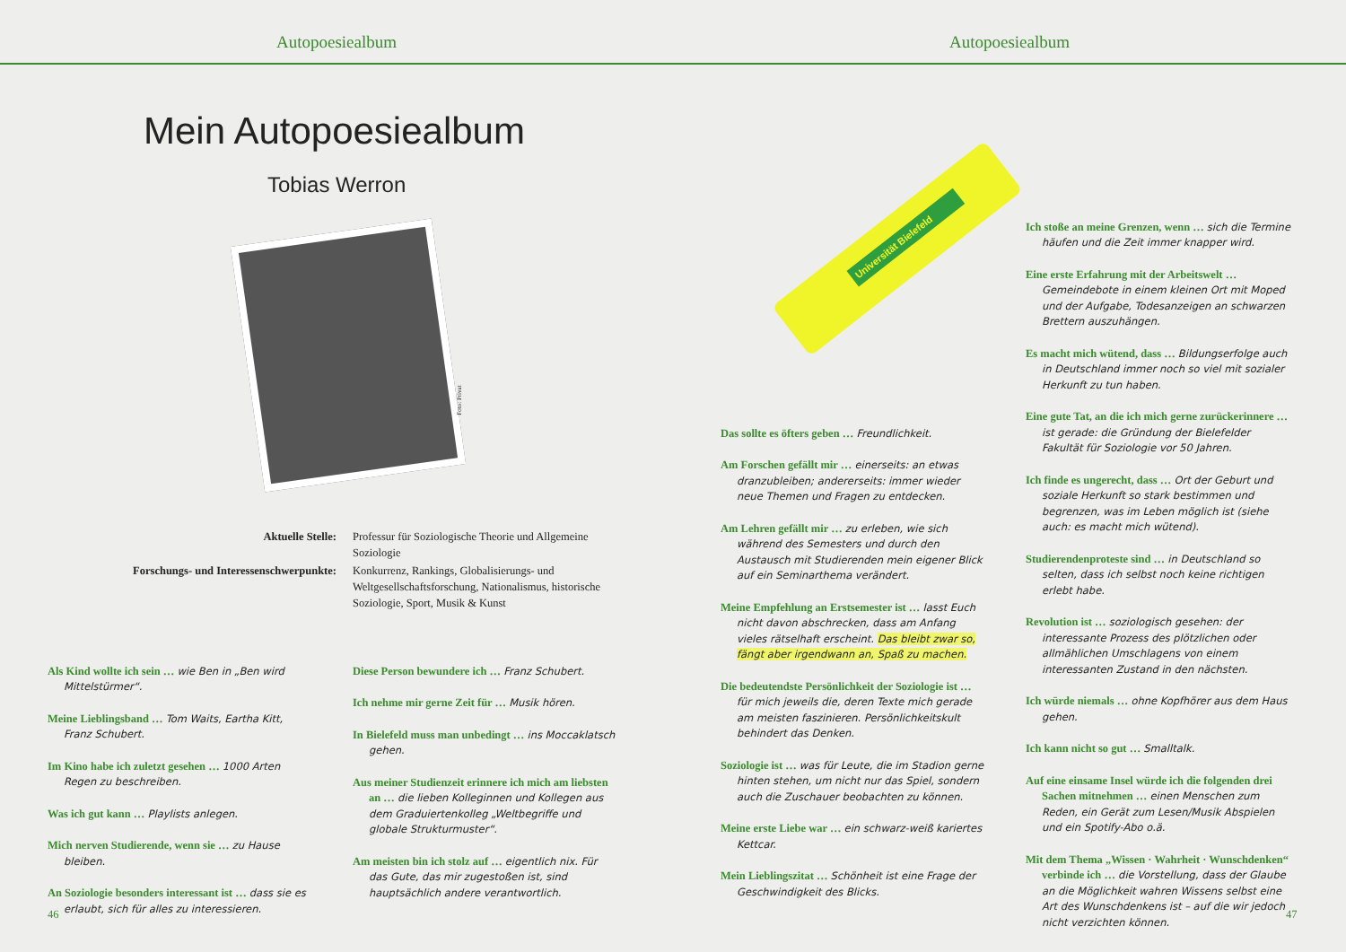Autopoesiealbum Autopoesiealbum
Mein Autopoesiealbum
Tobias Werron
Foto: Privat
Aktuelle Stelle:
Professur für Soziologische Theorie und Allgemeine Soziologie
Forschungs- und Interessenschwerpunkte:
Konkurrenz, Rankings, Globalisierungs- und Weltgesellschaftsforschung, Nationalismus, historische Soziologie, Sport, Musik & Kunst
Als Kind wollte ich sein … wie Ben in „Ben wird Mittelstürmer“.
Meine Lieblingsband … Tom Waits, Eartha Kitt, Franz Schubert.
Im Kino habe ich zuletzt gesehen … 1000 Arten Regen zu beschreiben.
Was ich gut kann … Playlists anlegen.
Mich nerven Studierende, wenn sie … zu Hause bleiben.
An Soziologie besonders interessant ist … dass sie es erlaubt, sich für alles zu interessieren.
Diese Person bewundere ich … Franz Schubert.
Ich nehme mir gerne Zeit für … Musik hören.
In Bielefeld muss man unbedingt … ins Moccaklatsch gehen.
Aus meiner Studienzeit erinnere ich mich am liebsten an … die lieben Kolleginnen und Kollegen aus dem Graduiertenkolleg „Weltbegriffe und globale Strukturmuster“.
Am meisten bin ich stolz auf … eigentlich nix. Für das Gute, das mir zugestoßen ist, sind hauptsächlich andere verantwortlich.
46
Universität Bielefeld
Das sollte es öfters geben … Freundlichkeit.
Am Forschen gefällt mir … einerseits: an etwas dranzubleiben; andererseits: immer wieder neue Themen und Fragen zu entdecken.
Am Lehren gefällt mir … zu erleben, wie sich während des Semesters und durch den Austausch mit Studierenden mein eigener Blick auf ein Seminarthema verändert.
Meine Empfehlung an Erstsemester ist … lasst Euch nicht davon abschrecken, dass am Anfang vieles rätselhaft erscheint. Das bleibt zwar so, fängt aber irgendwann an, Spaß zu machen.
Die bedeutendste Persönlichkeit der Soziologie ist … für mich jeweils die, deren Texte mich gerade am meisten faszinieren. Persönlichkeitskult behindert das Denken.
Soziologie ist … was für Leute, die im Stadion gerne hinten stehen, um nicht nur das Spiel, sondern auch die Zuschauer beobachten zu können.
Meine erste Liebe war … ein schwarz-weiß kariertes Kettcar.
Mein Lieblingszitat … Schönheit ist eine Frage der Geschwindigkeit des Blicks.
Ich stoße an meine Grenzen, wenn … sich die Termine häufen und die Zeit immer knapper wird.
Eine erste Erfahrung mit der Arbeitswelt … Gemeindebote in einem kleinen Ort mit Moped und der Aufgabe, Todesanzeigen an schwarzen Brettern auszuhängen.
Es macht mich wütend, dass … Bildungserfolge auch in Deutschland immer noch so viel mit sozialer Herkunft zu tun haben.
Eine gute Tat, an die ich mich gerne zurückerinnere … ist gerade: die Gründung der Bielefelder Fakultät für Soziologie vor 50 Jahren.
Ich finde es ungerecht, dass … Ort der Geburt und soziale Herkunft so stark bestimmen und begrenzen, was im Leben möglich ist (siehe auch: es macht mich wütend).
Studierendenproteste sind … in Deutschland so selten, dass ich selbst noch keine richtigen erlebt habe.
Revolution ist … soziologisch gesehen: der interessante Prozess des plötzlichen oder allmählichen Umschlagens von einem interessanten Zustand in den nächsten.
Ich würde niemals … ohne Kopfhörer aus dem Haus gehen.
Ich kann nicht so gut … Smalltalk.
Auf eine einsame Insel würde ich die folgenden drei Sachen mitnehmen … einen Menschen zum Reden, ein Gerät zum Lesen/Musik Abspielen und ein Spotify-Abo o.ä.
Mit dem Thema „Wissen · Wahrheit · Wunschdenken“ verbinde ich … die Vorstellung, dass der Glaube an die Möglichkeit wahren Wissens selbst eine Art des Wunschdenkens ist – auf die wir jedoch nicht verzichten können.
47